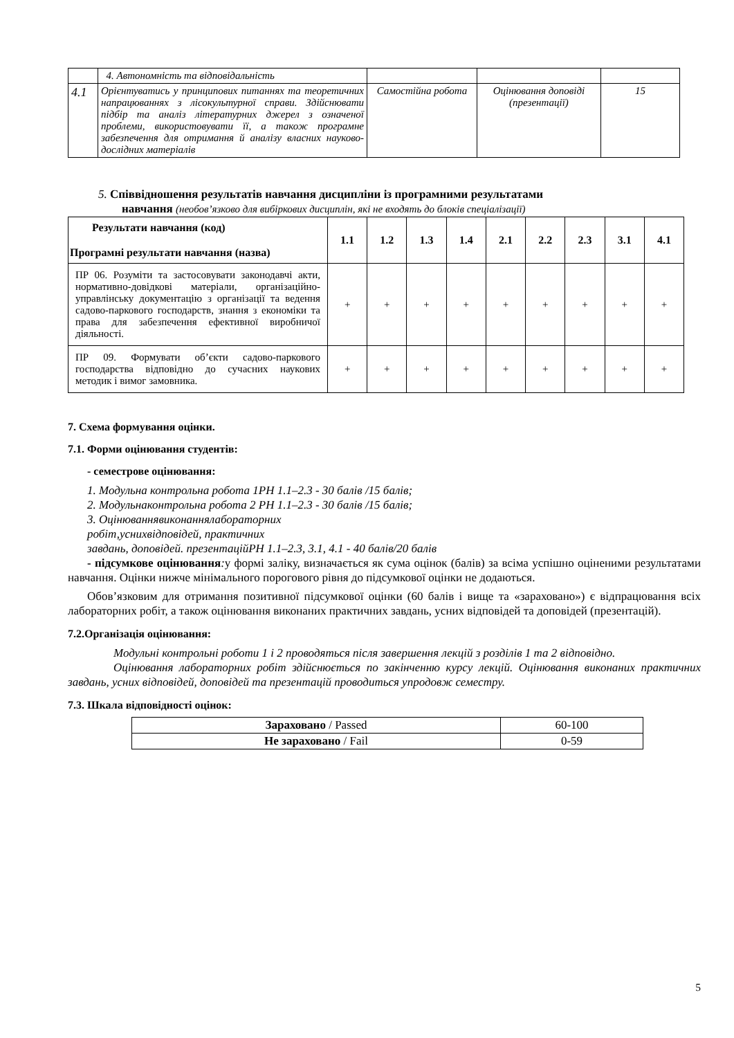| | 4. Автономність та відповідальність | | | |
| 4.1 | Орієнтуватись у принципових питаннях та теоретичних напрацюваннях з лісокультурної справи. Здійснювати підбір та аналіз літературних джерел з означеної проблеми, використовувати її, а також програмне забезпечення для отримання й аналізу власних науково-дослідних матеріалів | Самостійна робота | Оцінювання доповіді (презентації) | 15 |
5. Співвідношення результатів навчання дисципліни із програмними результатами
навчання (необов’язково для вибіркових дисциплін, які не входять до блоків спеціалізації)
| Результати навчання (код) Програмні результати навчання (назва) | 1.1 | 1.2 | 1.3 | 1.4 | 2.1 | 2.2 | 2.3 | 3.1 | 4.1 |
| --- | --- | --- | --- | --- | --- | --- | --- | --- | --- |
| ПР 06. Розуміти та застосовувати законодавчі акти, нормативно-довідкові матеріали, організаційно-управлінську документацію з організації та ведення садово-паркового господарств, знання з економіки та права для забезпечення ефективної виробничої діяльності. | + | + | + | + | + | + | + | + | + |
| ПР 09. Формувати об’єкти садово-паркового господарства відповідно до сучасних наукових методик і вимог замовника. | + | + | + | + | + | + | + | + | + |
7. Схема формування оцінки.
7.1. Форми оцінювання студентів:
- семестрове оцінювання:
1. Модульна контрольна робота 1РН 1.1–2.3 - 30 балів /15 балів;
2. Модульнаконтрольна робота 2 РН 1.1–2.3 - 30 балів /15 балів;
3. Оцінюваннявиконаннялабораторних
робіт,уснихвідповідей, практичних
завдань, доповідей. презентаційРН 1.1–2.3, 3.1, 4.1 - 40 балів/20 балів
- підсумкове оцінювання: у формі заліку, визначається як сума оцінок (балів) за всіма успішно оціненими результатами навчання. Оцінки нижче мінімального порогового рівня до підсумкової оцінки не додаються.
Обов’язковим для отримання позитивної підсумкової оцінки (60 балів і вище та «зараховано») є відпрацювання всіх лабораторних робіт, а також оцінювання виконаних практичних завдань, усних відповідей та доповідей (презентацій).
7.2.Організація оцінювання:
Модульні контрольні роботи 1 і 2 проводяться після завершення лекцій з розділів 1 та 2 відповідно.
Оцінювання лабораторних робіт здійснюється по закінченню курсу лекцій. Оцінювання виконаних практичних завдань, усних відповідей, доповідей та презентацій проводиться упродовж семестру.
7.3. Шкала відповідності оцінок:
| Зараховано / Passed | 60-100 |
| Не зараховано / Fail | 0-59 |
5